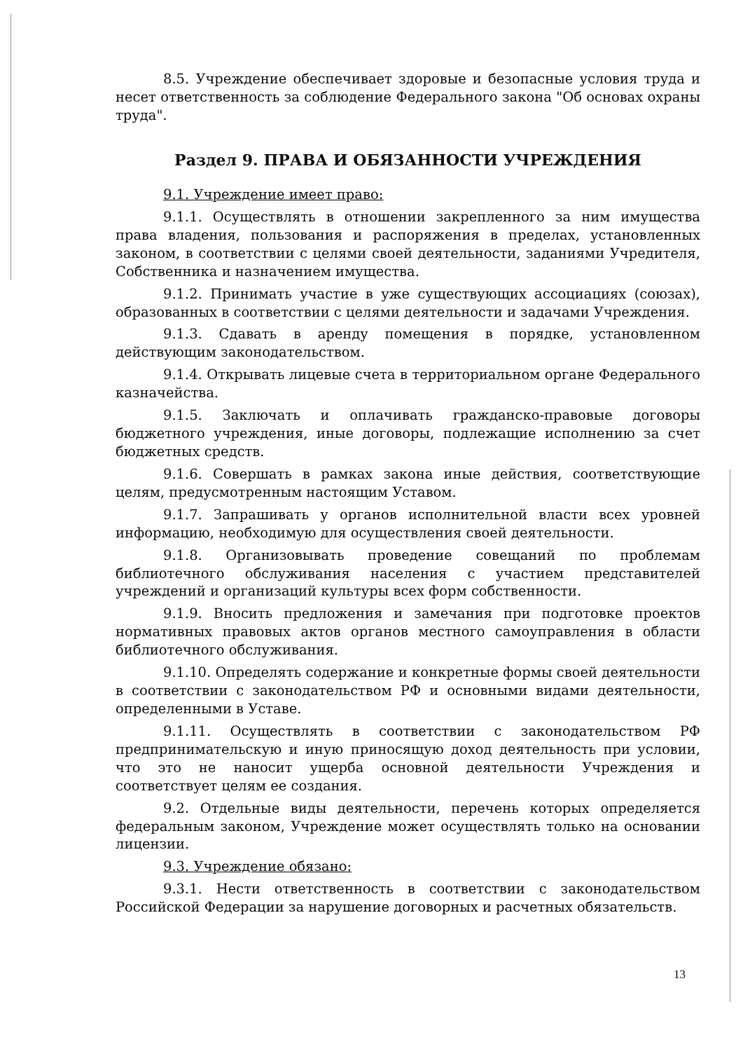8.5. Учреждение обеспечивает здоровые и безопасные условия труда и несет ответственность за соблюдение Федерального закона "Об основах охраны труда".
Раздел 9. ПРАВА И ОБЯЗАННОСТИ УЧРЕЖДЕНИЯ
9.1. Учреждение имеет право:
9.1.1. Осуществлять в отношении закрепленного за ним имущества права владения, пользования и распоряжения в пределах, установленных законом, в соответствии с целями своей деятельности, заданиями Учредителя, Собственника и назначением имущества.
9.1.2. Принимать участие в уже существующих ассоциациях (союзах), образованных в соответствии с целями деятельности и задачами Учреждения.
9.1.3. Сдавать в аренду помещения в порядке, установленном действующим законодательством.
9.1.4. Открывать лицевые счета в территориальном органе Федерального казначейства.
9.1.5. Заключать и оплачивать гражданско-правовые договоры бюджетного учреждения, иные договоры, подлежащие исполнению за счет бюджетных средств.
9.1.6. Совершать в рамках закона иные действия, соответствующие целям, предусмотренным настоящим Уставом.
9.1.7. Запрашивать у органов исполнительной власти всех уровней информацию, необходимую для осуществления своей деятельности.
9.1.8. Организовывать проведение совещаний по проблемам библиотечного обслуживания населения с участием представителей учреждений и организаций культуры всех форм собственности.
9.1.9. Вносить предложения и замечания при подготовке проектов нормативных правовых актов органов местного самоуправления в области библиотечного обслуживания.
9.1.10. Определять содержание и конкретные формы своей деятельности в соответствии с законодательством РФ и основными видами деятельности, определенными в Уставе.
9.1.11. Осуществлять в соответствии с законодательством РФ предпринимательскую и иную приносящую доход деятельность при условии, что это не наносит ущерба основной деятельности Учреждения и соответствует целям ее создания.
9.2. Отдельные виды деятельности, перечень которых определяется федеральным законом, Учреждение может осуществлять только на основании лицензии.
9.3. Учреждение обязано:
9.3.1. Нести ответственность в соответствии с законодательством Российской Федерации за нарушение договорных и расчетных обязательств.
13